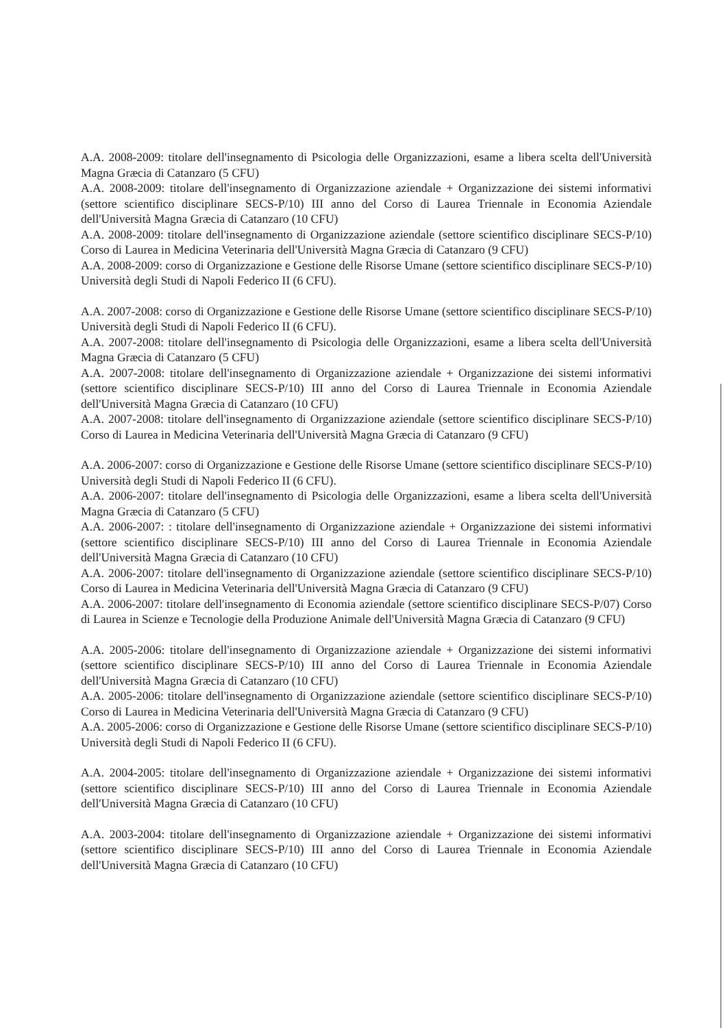A.A. 2008-2009: titolare dell'insegnamento di Psicologia delle Organizzazioni, esame a libera scelta dell'Università Magna Græcia di Catanzaro (5 CFU)
A.A. 2008-2009: titolare dell'insegnamento di Organizzazione aziendale + Organizzazione dei sistemi informativi (settore scientifico disciplinare SECS-P/10) III anno del Corso di Laurea Triennale in Economia Aziendale dell'Università Magna Græcia di Catanzaro (10 CFU)
A.A. 2008-2009: titolare dell'insegnamento di Organizzazione aziendale (settore scientifico disciplinare SECS-P/10) Corso di Laurea in Medicina Veterinaria dell'Università Magna Græcia di Catanzaro (9 CFU)
A.A. 2008-2009: corso di Organizzazione e Gestione delle Risorse Umane (settore scientifico disciplinare SECS-P/10) Università degli Studi di Napoli Federico II (6 CFU).
A.A. 2007-2008: corso di Organizzazione e Gestione delle Risorse Umane (settore scientifico disciplinare SECS-P/10) Università degli Studi di Napoli Federico II (6 CFU).
A.A. 2007-2008: titolare dell'insegnamento di Psicologia delle Organizzazioni, esame a libera scelta dell'Università Magna Græcia di Catanzaro (5 CFU)
A.A. 2007-2008: titolare dell'insegnamento di Organizzazione aziendale + Organizzazione dei sistemi informativi (settore scientifico disciplinare SECS-P/10) III anno del Corso di Laurea Triennale in Economia Aziendale dell'Università Magna Græcia di Catanzaro (10 CFU)
A.A. 2007-2008: titolare dell'insegnamento di Organizzazione aziendale (settore scientifico disciplinare SECS-P/10) Corso di Laurea in Medicina Veterinaria dell'Università Magna Græcia di Catanzaro (9 CFU)
A.A. 2006-2007: corso di Organizzazione e Gestione delle Risorse Umane (settore scientifico disciplinare SECS-P/10) Università degli Studi di Napoli Federico II (6 CFU).
A.A. 2006-2007: titolare dell'insegnamento di Psicologia delle Organizzazioni, esame a libera scelta dell'Università Magna Græcia di Catanzaro (5 CFU)
A.A. 2006-2007: : titolare dell'insegnamento di Organizzazione aziendale + Organizzazione dei sistemi informativi (settore scientifico disciplinare SECS-P/10) III anno del Corso di Laurea Triennale in Economia Aziendale dell'Università Magna Græcia di Catanzaro (10 CFU)
A.A. 2006-2007: titolare dell'insegnamento di Organizzazione aziendale (settore scientifico disciplinare SECS-P/10) Corso di Laurea in Medicina Veterinaria dell'Università Magna Græcia di Catanzaro (9 CFU)
A.A. 2006-2007: titolare dell'insegnamento di Economia aziendale (settore scientifico disciplinare SECS-P/07) Corso di Laurea in Scienze e Tecnologie della Produzione Animale dell'Università Magna Græcia di Catanzaro (9 CFU)
A.A. 2005-2006: titolare dell'insegnamento di Organizzazione aziendale + Organizzazione dei sistemi informativi (settore scientifico disciplinare SECS-P/10) III anno del Corso di Laurea Triennale in Economia Aziendale dell'Università Magna Græcia di Catanzaro (10 CFU)
A.A. 2005-2006: titolare dell'insegnamento di Organizzazione aziendale (settore scientifico disciplinare SECS-P/10) Corso di Laurea in Medicina Veterinaria dell'Università Magna Græcia di Catanzaro (9 CFU)
A.A. 2005-2006: corso di Organizzazione e Gestione delle Risorse Umane (settore scientifico disciplinare SECS-P/10) Università degli Studi di Napoli Federico II (6 CFU).
A.A. 2004-2005: titolare dell'insegnamento di Organizzazione aziendale + Organizzazione dei sistemi informativi (settore scientifico disciplinare SECS-P/10) III anno del Corso di Laurea Triennale in Economia Aziendale dell'Università Magna Græcia di Catanzaro (10 CFU)
A.A. 2003-2004: titolare dell'insegnamento di Organizzazione aziendale + Organizzazione dei sistemi informativi (settore scientifico disciplinare SECS-P/10) III anno del Corso di Laurea Triennale in Economia Aziendale dell'Università Magna Græcia di Catanzaro (10 CFU)